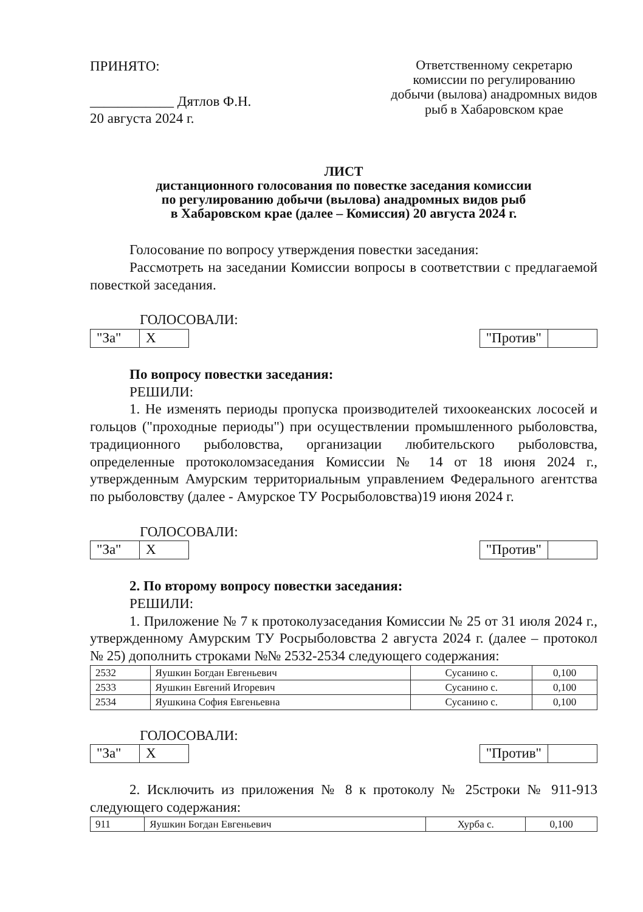ПРИНЯТО:
____________ Дятлов Ф.Н.
20 августа 2024 г.
Ответственному секретарю комиссии по регулированию добычи (вылова) анадромных видов рыб в Хабаровском крае
ЛИСТ
дистанционного голосования по повестке заседания комиссии
по регулированию добычи (вылова) анадромных видов рыб
в Хабаровском крае (далее – Комиссия) 20 августа 2024 г.
Голосование по вопросу утверждения повестки заседания:
Рассмотреть на заседании Комиссии вопросы в соответствии с предлагаемой повесткой заседания.
ГОЛОСОВАЛИ:
| "За" | X |
| "Против" | |
По вопросу повестки заседания:
РЕШИЛИ:
1. Не изменять периоды пропуска производителей тихоокеанских лососей и гольцов ("проходные периоды") при осуществлении промышленного рыболовства, традиционного рыболовства, организации любительского рыболовства, определенные протоколомзаседания Комиссии № 14 от 18 июня 2024 г., утвержденным Амурским территориальным управлением Федерального агентства по рыболовству (далее - Амурское ТУ Росрыболовства)19 июня 2024 г.
ГОЛОСОВАЛИ:
| "За" | X |
| "Против" | |
2. По второму вопросу повестки заседания:
РЕШИЛИ:
1. Приложение № 7 к протоколузаседания Комиссии № 25 от 31 июля 2024 г., утвержденному Амурским ТУ Росрыболовства 2 августа 2024 г. (далее – протокол № 25) дополнить строками №№ 2532-2534 следующего содержания:
| 2532 | Яушкин Богдан Евгеньевич | Сусанино с. | 0,100 |
| 2533 | Яушкин Евгений Игоревич | Сусанино с. | 0,100 |
| 2534 | Яушкина София Евгеньевна | Сусанино с. | 0,100 |
ГОЛОСОВАЛИ:
| "За" | X |
| "Против" | |
2. Исключить из приложения № 8 к протоколу № 25строки № 911-913 следующего содержания:
| 911 | Яушкин Богдан Евгеньевич | Хурба с. | 0,100 |